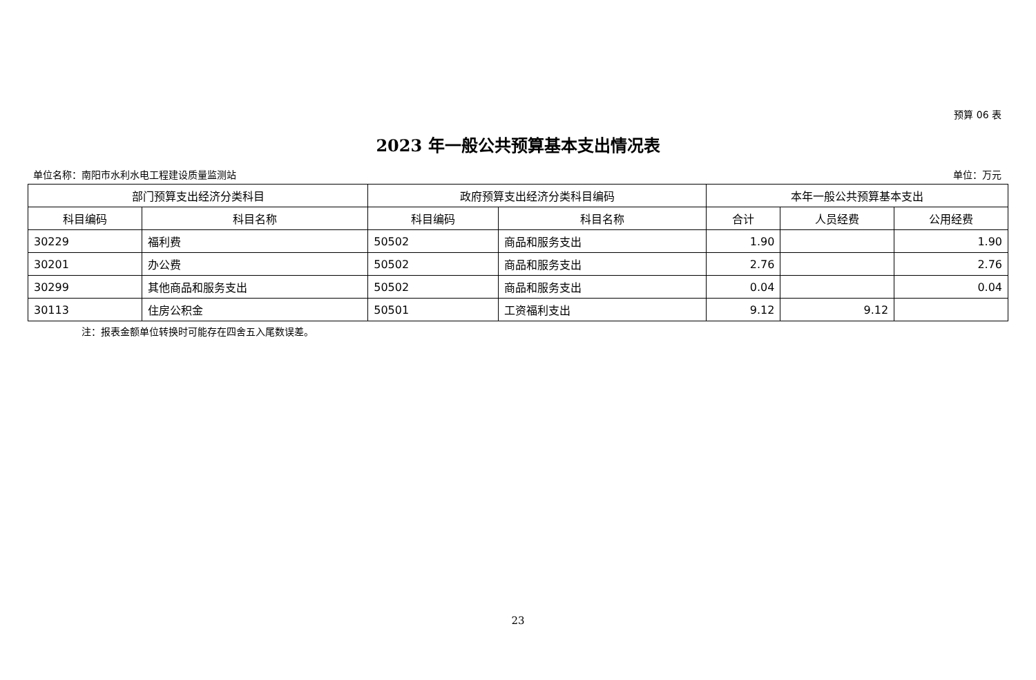预算 06 表
2023 年一般公共预算基本支出情况表
单位名称：南阳市水利水电工程建设质量监测站 单位：万元
| 部门预算支出经济分类科目 | | 政府预算支出经济分类科目编码 | | 本年一般公共预算基本支出 | | |
| --- | --- | --- | --- | --- | --- | --- |
| 科目编码 | 科目名称 | 科目编码 | 科目名称 | 合计 | 人员经费 | 公用经费 |
| 30229 | 福利费 | 50502 | 商品和服务支出 | 1.90 | | 1.90 |
| 30201 | 办公费 | 50502 | 商品和服务支出 | 2.76 | | 2.76 |
| 30299 | 其他商品和服务支出 | 50502 | 商品和服务支出 | 0.04 | | 0.04 |
| 30113 | 住房公积金 | 50501 | 工资福利支出 | 9.12 | 9.12 | |
注：报表金额单位转换时可能存在四舍五入尾数误差。
23